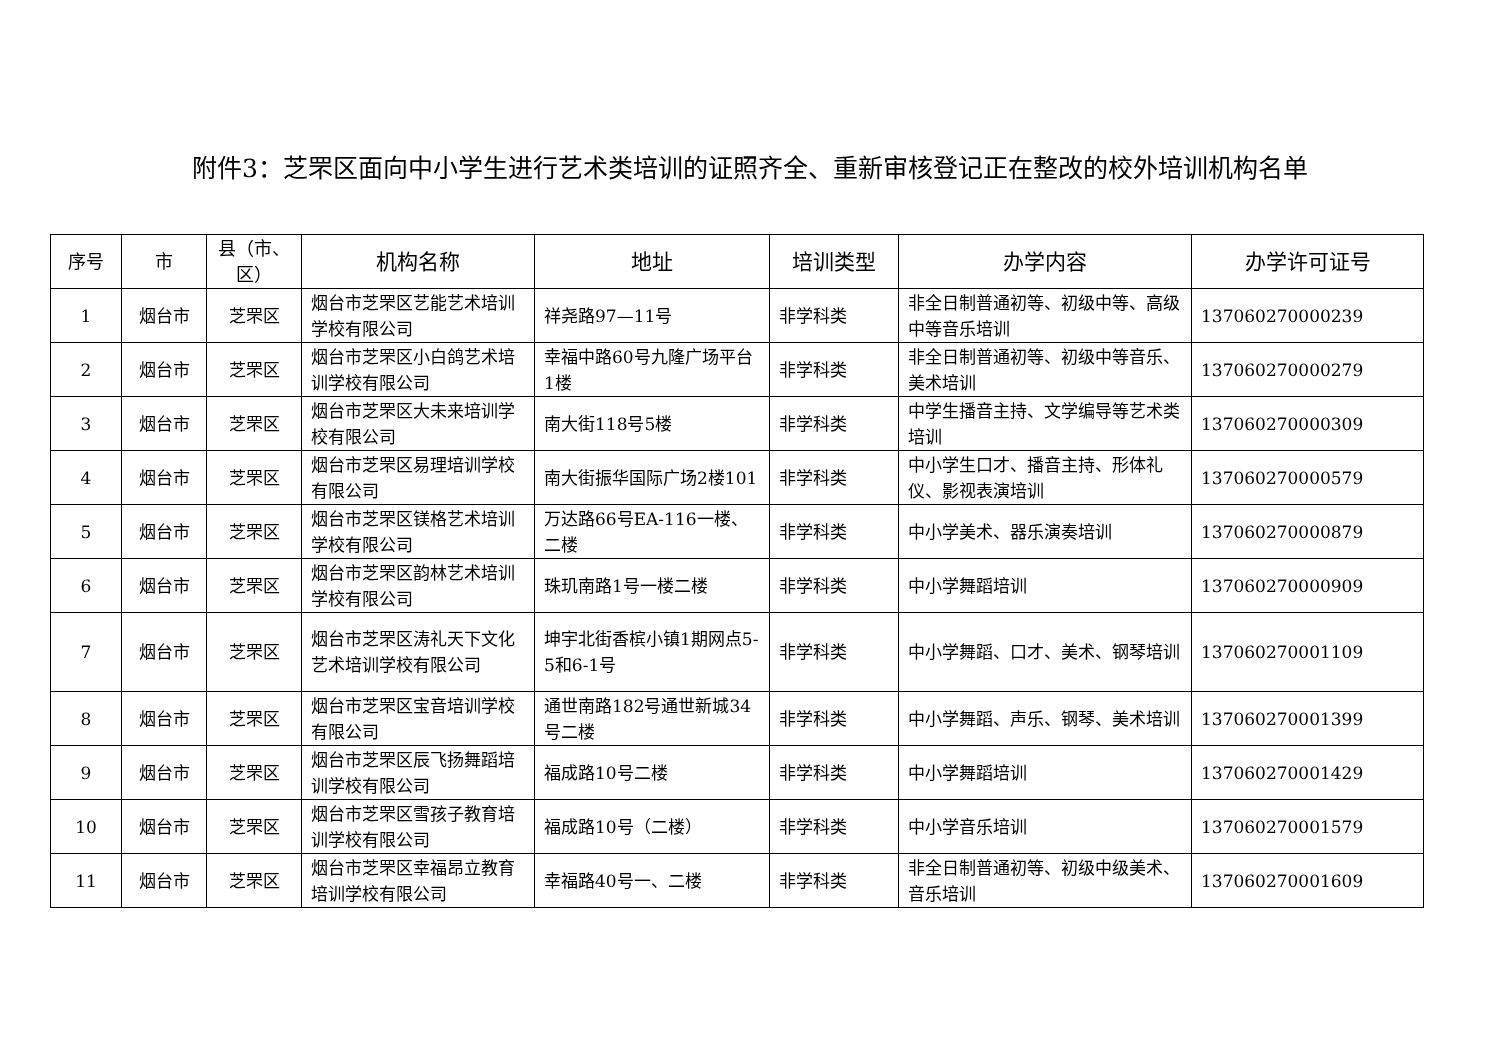附件3：芝罘区面向中小学生进行艺术类培训的证照齐全、重新审核登记正在整改的校外培训机构名单
| 序号 | 市 | 县（市、区） | 机构名称 | 地址 | 培训类型 | 办学内容 | 办学许可证号 |
| --- | --- | --- | --- | --- | --- | --- | --- |
| 1 | 烟台市 | 芝罘区 | 烟台市芝罘区艺能艺术培训学校有限公司 | 祥尧路97—11号 | 非学科类 | 非全日制普通初等、初级中等、高级中等音乐培训 | 137060270000239 |
| 2 | 烟台市 | 芝罘区 | 烟台市芝罘区小白鸽艺术培训学校有限公司 | 幸福中路60号九隆广场平台1楼 | 非学科类 | 非全日制普通初等、初级中等音乐、美术培训 | 137060270000279 |
| 3 | 烟台市 | 芝罘区 | 烟台市芝罘区大未来培训学校有限公司 | 南大街118号5楼 | 非学科类 | 中学生播音主持、文学编导等艺术类培训 | 137060270000309 |
| 4 | 烟台市 | 芝罘区 | 烟台市芝罘区易理培训学校有限公司 | 南大街振华国际广场2楼101 | 非学科类 | 中小学生口才、播音主持、形体礼仪、影视表演培训 | 137060270000579 |
| 5 | 烟台市 | 芝罘区 | 烟台市芝罘区镁格艺术培训学校有限公司 | 万达路66号EA-116一楼、二楼 | 非学科类 | 中小学美术、器乐演奏培训 | 137060270000879 |
| 6 | 烟台市 | 芝罘区 | 烟台市芝罘区韵林艺术培训学校有限公司 | 珠玑南路1号一楼二楼 | 非学科类 | 中小学舞蹈培训 | 137060270000909 |
| 7 | 烟台市 | 芝罘区 | 烟台市芝罘区涛礼天下文化艺术培训学校有限公司 | 坤宇北街香槟小镇1期网点5-5和6-1号 | 非学科类 | 中小学舞蹈、口才、美术、钢琴培训 | 137060270001109 |
| 8 | 烟台市 | 芝罘区 | 烟台市芝罘区宝音培训学校有限公司 | 通世南路182号通世新城34号二楼 | 非学科类 | 中小学舞蹈、声乐、钢琴、美术培训 | 137060270001399 |
| 9 | 烟台市 | 芝罘区 | 烟台市芝罘区辰飞扬舞蹈培训学校有限公司 | 福成路10号二楼 | 非学科类 | 中小学舞蹈培训 | 137060270001429 |
| 10 | 烟台市 | 芝罘区 | 烟台市芝罘区雪孩子教育培训学校有限公司 | 福成路10号（二楼） | 非学科类 | 中小学音乐培训 | 137060270001579 |
| 11 | 烟台市 | 芝罘区 | 烟台市芝罘区幸福昂立教育培训学校有限公司 | 幸福路40号一、二楼 | 非学科类 | 非全日制普通初等、初级中级美术、音乐培训 | 137060270001609 |